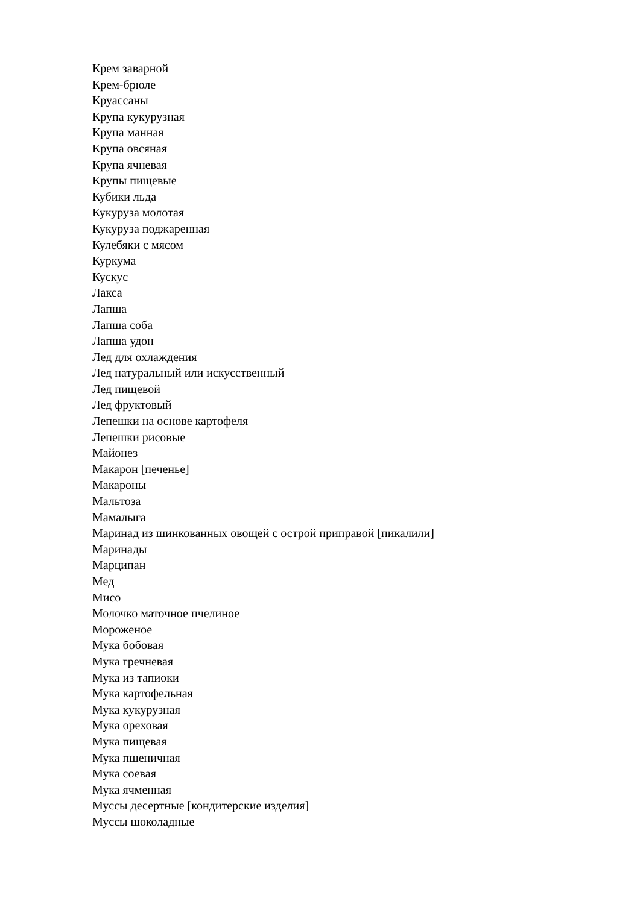Крем заварной
Крем-брюле
Круассаны
Крупа кукурузная
Крупа манная
Крупа овсяная
Крупа ячневая
Крупы пищевые
Кубики льда
Кукуруза молотая
Кукуруза поджаренная
Кулебяки с мясом
Куркума
Кускус
Лакса
Лапша
Лапша соба
Лапша удон
Лед для охлаждения
Лед натуральный или искусственный
Лед пищевой
Лед фруктовый
Лепешки на основе картофеля
Лепешки рисовые
Майонез
Макарон [печенье]
Макароны
Мальтоза
Мамалыга
Маринад из шинкованных овощей с острой приправой [пикалили]
Маринады
Марципан
Мед
Мисо
Молочко маточное пчелиное
Мороженое
Мука бобовая
Мука гречневая
Мука из тапиоки
Мука картофельная
Мука кукурузная
Мука ореховая
Мука пищевая
Мука пшеничная
Мука соевая
Мука ячменная
Муссы десертные [кондитерские изделия]
Муссы шоколадные